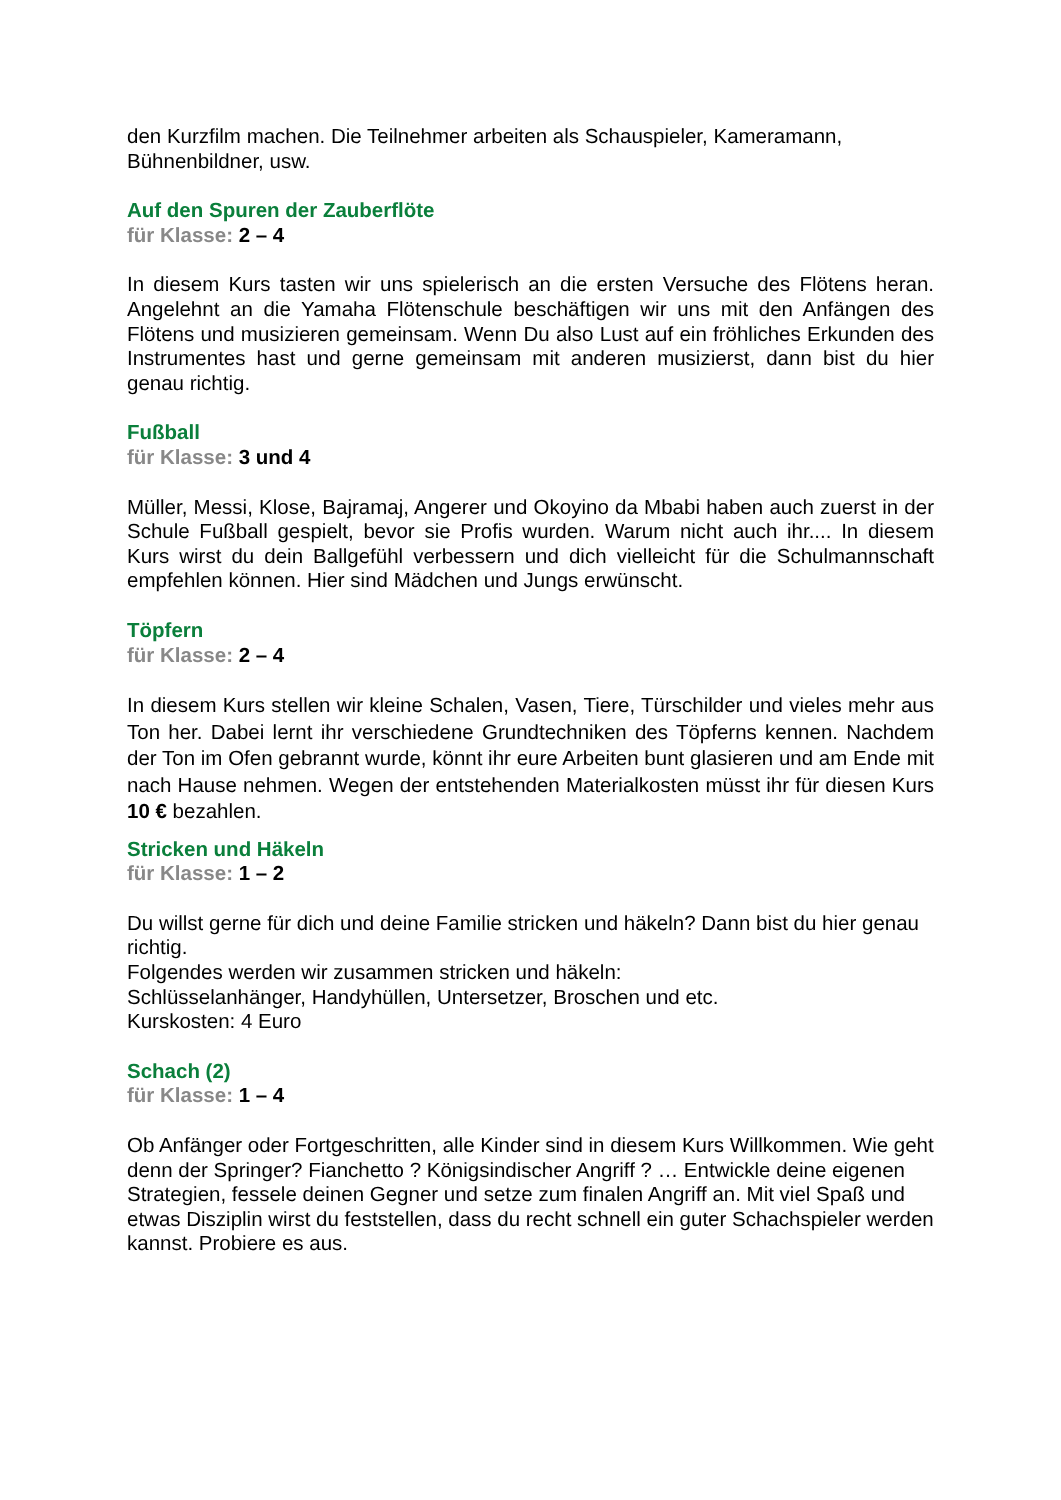den Kurzfilm machen. Die Teilnehmer arbeiten als Schauspieler, Kameramann, Bühnenbildner, usw.
Auf den Spuren der Zauberflöte
für Klasse: 2 – 4
In diesem Kurs tasten wir uns spielerisch an die ersten Versuche des Flötens heran. Angelehnt an die Yamaha Flötenschule beschäftigen wir uns mit den Anfängen des Flötens und musizieren gemeinsam. Wenn Du also Lust auf ein fröhliches Erkunden des Instrumentes hast und gerne gemeinsam mit anderen musizierst, dann bist du hier genau richtig.
Fußball
für Klasse: 3 und 4
Müller, Messi, Klose, Bajramaj, Angerer und Okoyino da Mbabi haben auch zuerst in der Schule Fußball gespielt, bevor sie Profis wurden. Warum nicht auch ihr.... In diesem Kurs wirst du dein Ballgefühl verbessern und dich vielleicht für die Schulmannschaft empfehlen können. Hier sind Mädchen und Jungs erwünscht.
Töpfern
für Klasse: 2 – 4
In diesem Kurs stellen wir kleine Schalen, Vasen, Tiere, Türschilder und vieles mehr aus Ton her. Dabei lernt ihr verschiedene Grundtechniken des Töpferns kennen. Nachdem der Ton im Ofen gebrannt wurde, könnt ihr eure Arbeiten bunt glasieren und am Ende mit nach Hause nehmen. Wegen der entstehenden Materialkosten müsst ihr für diesen Kurs 10 € bezahlen.
Stricken und Häkeln
für Klasse: 1 – 2
Du willst gerne für dich und deine Familie stricken und häkeln? Dann bist du hier genau richtig.
Folgendes werden wir zusammen stricken und häkeln:
Schlüsselanhänger, Handyhüllen, Untersetzer, Broschen und etc.
Kurskosten: 4 Euro
Schach (2)
für Klasse: 1 – 4
Ob Anfänger oder Fortgeschritten, alle Kinder sind in diesem Kurs Willkommen. Wie geht denn der Springer? Fianchetto ? Königsindischer Angriff ? … Entwickle deine eigenen Strategien, fessele deinen Gegner und setze zum finalen Angriff an. Mit viel Spaß und etwas Disziplin wirst du feststellen, dass du recht schnell ein guter Schachspieler werden kannst. Probiere es aus.